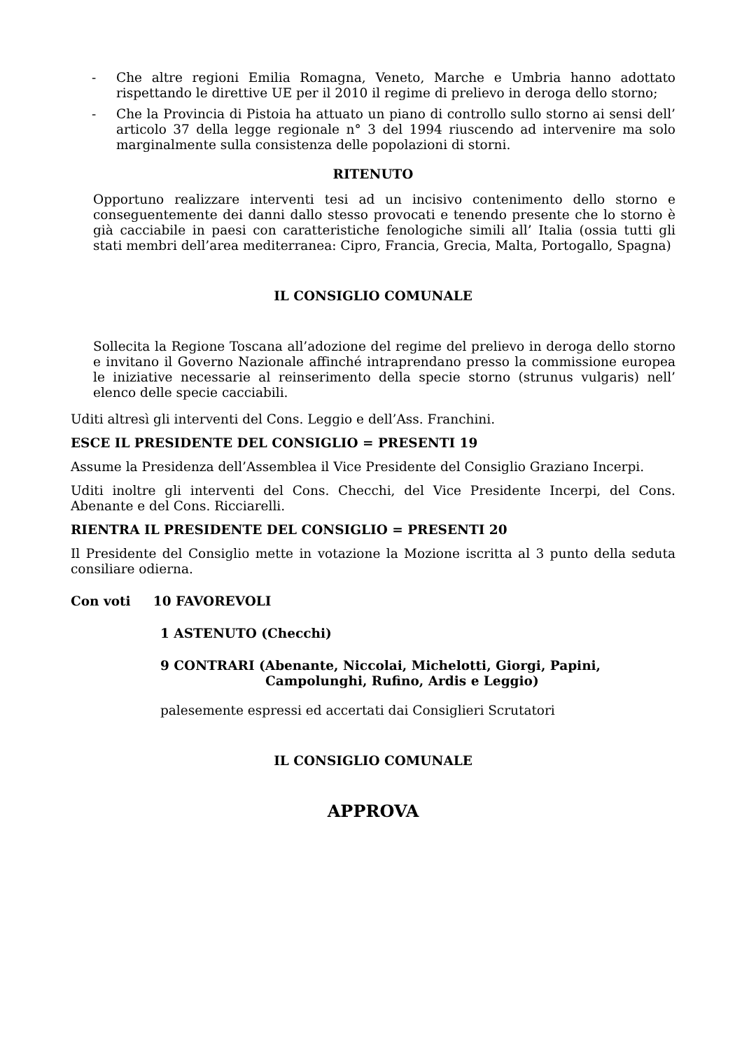- Che altre regioni Emilia Romagna, Veneto, Marche e Umbria hanno adottato rispettando le direttive UE per il 2010 il regime di prelievo in deroga dello storno;
- Che la Provincia di Pistoia ha attuato un piano di controllo sullo storno ai sensi dell’ articolo 37 della legge regionale n° 3 del 1994 riuscendo ad intervenire ma solo marginalmente sulla consistenza delle popolazioni di storni.
RITENUTO
Opportuno realizzare interventi tesi ad un incisivo contenimento dello storno e conseguentemente dei danni dallo stesso provocati e tenendo presente che lo storno è già cacciabile in paesi con caratteristiche fenologiche simili all’ Italia (ossia tutti gli stati membri dell’area mediterranea: Cipro, Francia, Grecia, Malta, Portogallo, Spagna)
IL CONSIGLIO COMUNALE
Sollecita la Regione Toscana all’adozione del regime del prelievo in deroga dello storno e invitano il Governo Nazionale affinché intraprendano presso la commissione europea le iniziative necessarie al reinserimento della specie storno (strunus vulgaris) nell’ elenco delle specie cacciabili.
Uditi altresì gli interventi del Cons. Leggio e dell’Ass. Franchini.
ESCE IL PRESIDENTE DEL CONSIGLIO = PRESENTI 19
Assume la Presidenza dell’Assemblea il Vice Presidente del Consiglio Graziano Incerpi.
Uditi inoltre gli interventi del Cons. Checchi, del Vice Presidente Incerpi, del Cons. Abenante e del Cons. Ricciarelli.
RIENTRA IL PRESIDENTE DEL CONSIGLIO = PRESENTI 20
Il Presidente del Consiglio mette in votazione la Mozione iscritta al 3 punto della seduta consiliare odierna.
Con voti 10 FAVOREVOLI
1 ASTENUTO (Checchi)
9 CONTRARI (Abenante, Niccolai, Michelotti, Giorgi, Papini,
Campolunghi, Rufino, Ardis e Leggio)
palesemente espressi ed accertati dai Consiglieri Scrutatori
IL CONSIGLIO COMUNALE
APPROVA